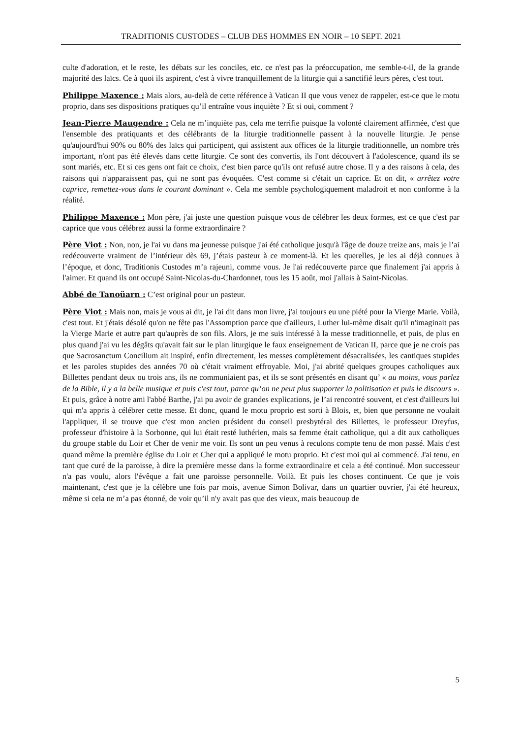TRADITIONIS CUSTODES – CLUB DES HOMMES EN NOIR – 10 SEPT. 2021
culte d'adoration, et le reste, les débats sur les conciles, etc. ce n'est pas la préoccupation, me semble-t-il, de la grande majorité des laïcs. Ce à quoi ils aspirent, c'est à vivre tranquillement de la liturgie qui a sanctifié leurs pères, c'est tout.
Philippe Maxence : Mais alors, au-delà de cette référence à Vatican II que vous venez de rappeler, est-ce que le motu proprio, dans ses dispositions pratiques qu’il entraîne vous inquiète ? Et si oui, comment ?
Jean-Pierre Maugendre : Cela ne m’inquiète pas, cela me terrifie puisque la volonté clairement affirmée, c'est que l'ensemble des pratiquants et des célébrants de la liturgie traditionnelle passent à la nouvelle liturgie. Je pense qu'aujourd'hui 90% ou 80% des laïcs qui participent, qui assistent aux offices de la liturgie traditionnelle, un nombre très important, n'ont pas été élevés dans cette liturgie. Ce sont des convertis, ils l'ont découvert à l'adolescence, quand ils se sont mariés, etc. Et si ces gens ont fait ce choix, c'est bien parce qu'ils ont refusé autre chose. Il y a des raisons à cela, des raisons qui n'apparaissent pas, qui ne sont pas évoquées. C'est comme si c'était un caprice. Et on dit, « arrêtez votre caprice, remettez-vous dans le courant dominant ». Cela me semble psychologiquement maladroit et non conforme à la réalité.
Philippe Maxence : Mon père, j'ai juste une question puisque vous de célébrer les deux formes, est ce que c'est par caprice que vous célébrez aussi la forme extraordinaire ?
Père Viot : Non, non, je l'ai vu dans ma jeunesse puisque j'ai été catholique jusqu'à l'âge de douze treize ans, mais je l’ai redécouverte vraiment de l’intérieur dès 69, j’étais pasteur à ce moment-là. Et les querelles, je les ai déjà connues à l’époque, et donc, Traditionis Custodes m’a rajeuni, comme vous. Je l'ai redécouverte parce que finalement j'ai appris à l'aimer. Et quand ils ont occupé Saint-Nicolas-du-Chardonnet, tous les 15 août, moi j'allais à Saint-Nicolas.
Abbé de Tanoüarn : C’est original pour un pasteur.
Père Viot : Mais non, mais je vous ai dit, je l'ai dit dans mon livre, j'ai toujours eu une piété pour la Vierge Marie. Voilà, c'est tout. Et j'étais désolé qu'on ne fête pas l'Assomption parce que d'ailleurs, Luther lui-même disait qu'il n'imaginait pas la Vierge Marie et autre part qu'auprès de son fils. Alors, je me suis intéressé à la messe traditionnelle, et puis, de plus en plus quand j'ai vu les dégâts qu'avait fait sur le plan liturgique le faux enseignement de Vatican II, parce que je ne crois pas que Sacrosanctum Concilium ait inspiré, enfin directement, les messes complètement désacralisées, les cantiques stupides et les paroles stupides des années 70 où c'était vraiment effroyable. Moi, j'ai abrité quelques groupes catholiques aux Billettes pendant deux ou trois ans, ils ne communiaient pas, et ils se sont présentés en disant qu’ « au moins, vous parlez de la Bible, il y a la belle musique et puis c'est tout, parce qu’on ne peut plus supporter la politisation et puis le discours ». Et puis, grâce à notre ami l'abbé Barthe, j'ai pu avoir de grandes explications, je l’ai rencontré souvent, et c'est d'ailleurs lui qui m'a appris à célébrer cette messe. Et donc, quand le motu proprio est sorti à Blois, et, bien que personne ne voulait l'appliquer, il se trouve que c'est mon ancien président du conseil presbytéral des Billettes, le professeur Dreyfus, professeur d'histoire à la Sorbonne, qui lui était resté luthérien, mais sa femme était catholique, qui a dit aux catholiques du groupe stable du Loir et Cher de venir me voir. Ils sont un peu venus à reculons compte tenu de mon passé. Mais c'est quand même la première église du Loir et Cher qui a appliqué le motu proprio. Et c'est moi qui ai commencé. J'ai tenu, en tant que curé de la paroisse, à dire la première messe dans la forme extraordinaire et cela a été continué. Mon successeur n'a pas voulu, alors l'évêque a fait une paroisse personnelle. Voilà. Et puis les choses continuent. Ce que je vois maintenant, c'est que je la célèbre une fois par mois, avenue Simon Bolivar, dans un quartier ouvrier, j'ai été heureux, même si cela ne m’a pas étonné, de voir qu’il n'y avait pas que des vieux, mais beaucoup de
5